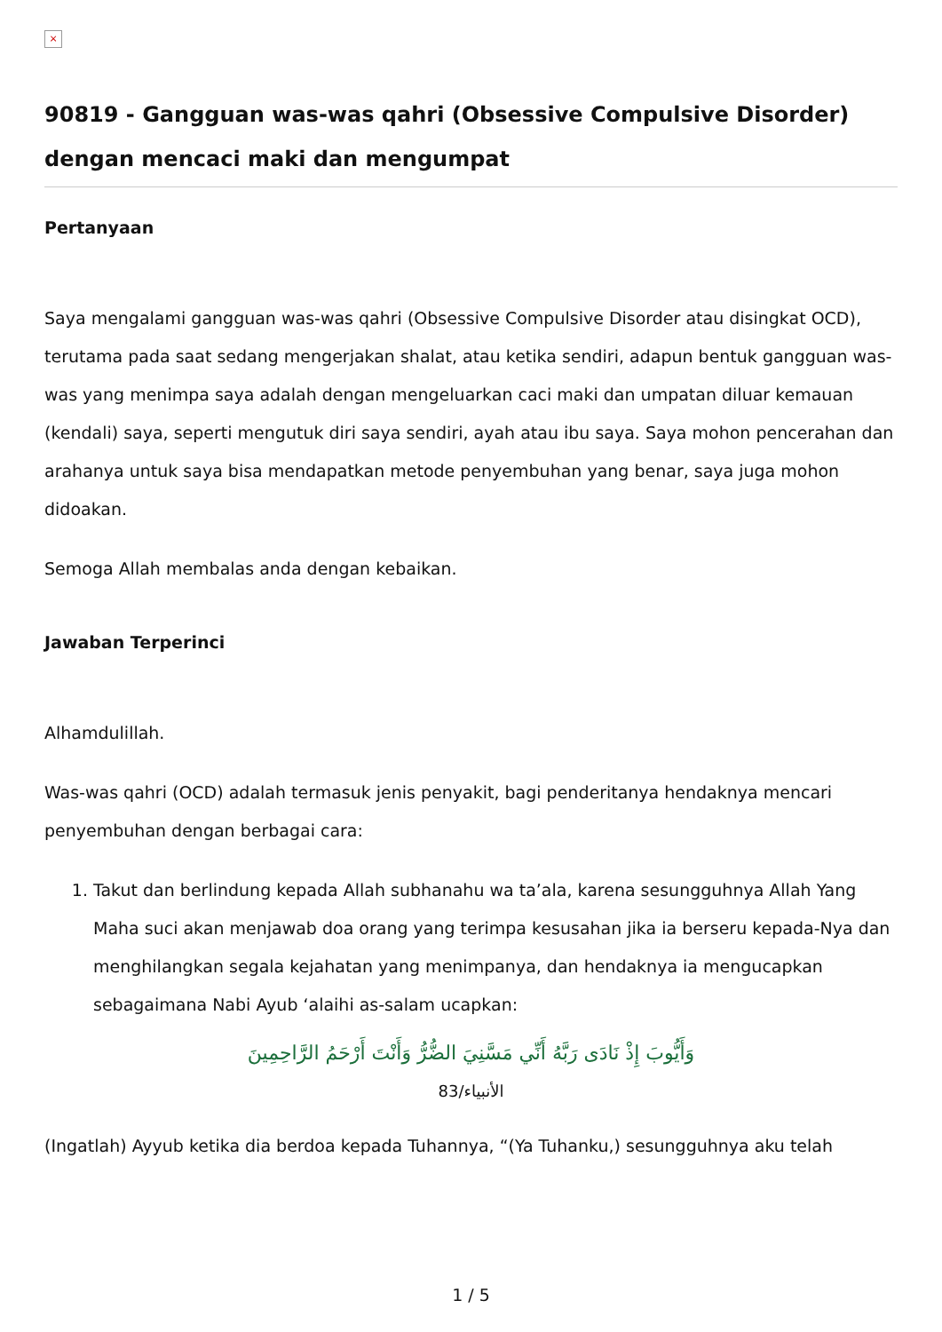×
90819 - Gangguan was-was qahri (Obsessive Compulsive Disorder) dengan mencaci maki dan mengumpat
Pertanyaan
Saya mengalami gangguan was-was qahri (Obsessive Compulsive Disorder atau disingkat OCD), terutama pada saat sedang mengerjakan shalat, atau ketika sendiri, adapun bentuk gangguan was-was yang menimpa saya adalah dengan mengeluarkan caci maki dan umpatan diluar kemauan (kendali) saya, seperti mengutuk diri saya sendiri, ayah atau ibu saya. Saya mohon pencerahan dan arahanya untuk saya bisa mendapatkan metode penyembuhan yang benar, saya juga mohon didoakan.
Semoga Allah membalas anda dengan kebaikan.
Jawaban Terperinci
Alhamdulillah.
Was-was qahri (OCD) adalah termasuk jenis penyakit, bagi penderitanya hendaknya mencari penyembuhan dengan berbagai cara:
1. Takut dan berlindung kepada Allah subhanahu wa ta’ala, karena sesungguhnya Allah Yang Maha suci akan menjawab doa orang yang terimpa kesusahan jika ia berseru kepada-Nya dan menghilangkan segala kejahatan yang menimpanya, dan hendaknya ia mengucapkan sebagaimana Nabi Ayub ‘alaihi as-salam ucapkan:
وَأَيُّوبَ إِذْ نَادَى رَبَّهُ أَنِّي مَسَّنِيَ الضُّرُّ وَأَنْتَ أَرْحَمُ الرَّاحِمِينَ
الأنبياء/83
(Ingatlah) Ayyub ketika dia berdoa kepada Tuhannya, “(Ya Tuhanku,) sesungguhnya aku telah
1 / 5